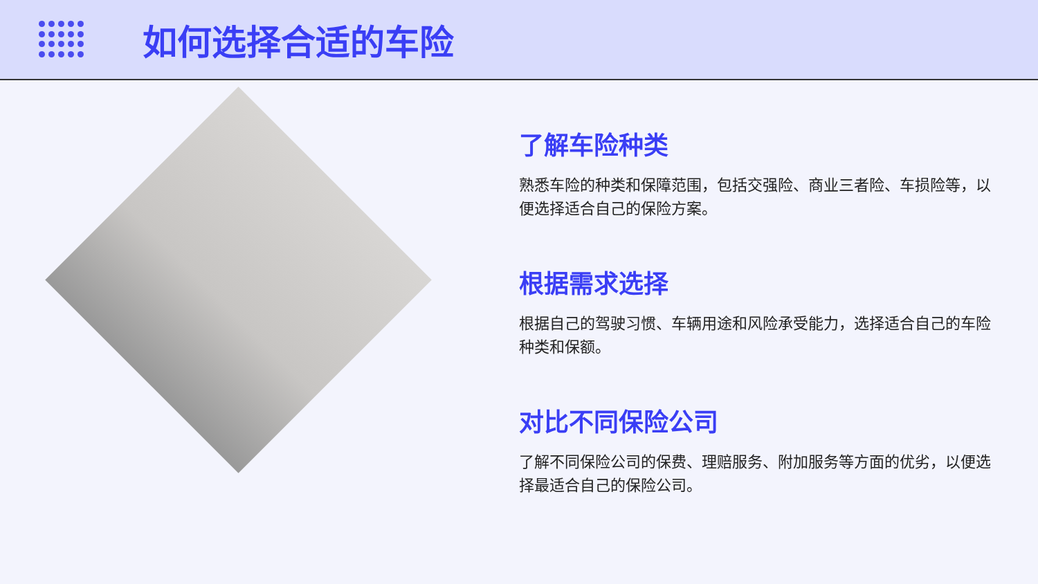如何选择合适的车险
了解车险种类
熟悉车险的种类和保障范围，包括交强险、商业三者险、车损险等，以便选择适合自己的保险方案。
根据需求选择
根据自己的驾驶习惯、车辆用途和风险承受能力，选择适合自己的车险种类和保额。
对比不同保险公司
了解不同保险公司的保费、理赔服务、附加服务等方面的优劣，以便选择最适合自己的保险公司。